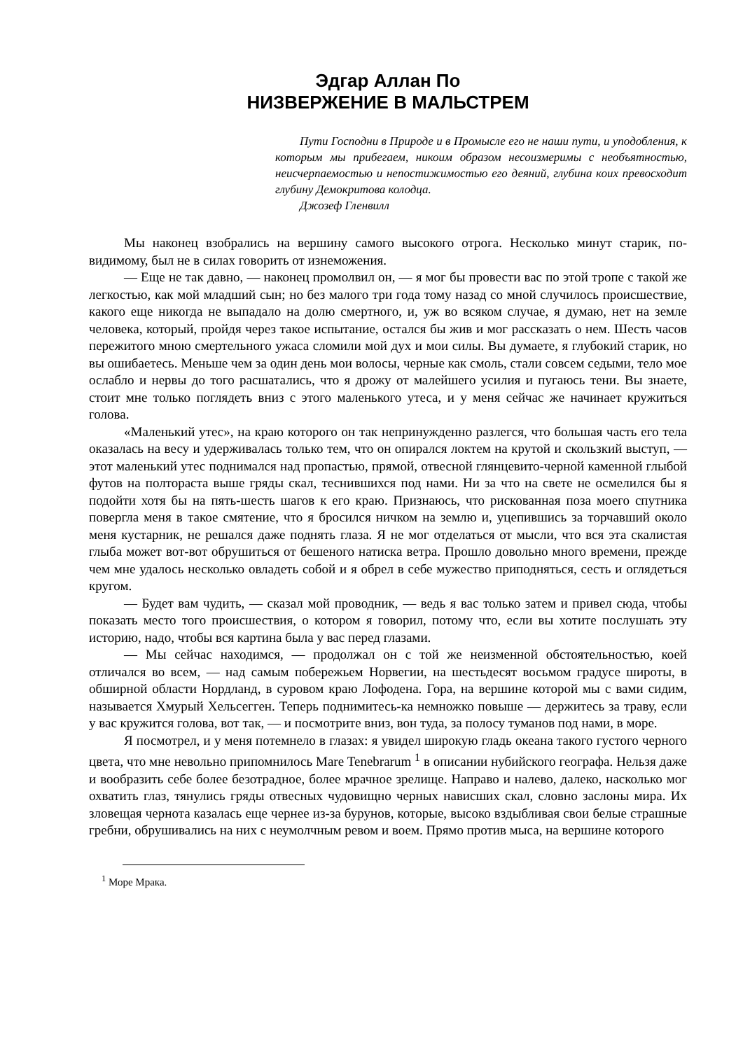Эдгар Аллан По
НИЗВЕРЖЕНИЕ В МАЛЬСТРЕМ
Пути Господни в Природе и в Промысле его не наши пути, и уподобления, к которым мы прибегаем, никоим образом несоизмеримы с необъятностью, неисчерпаемостью и непостижимостью его деяний, глубина коих превосходит глубину Демокритова колодца.
Джозеф Гленвилл
Мы наконец взобрались на вершину самого высокого отрога. Несколько минут старик, по-видимому, был не в силах говорить от изнеможения.
— Еще не так давно, — наконец промолвил он, — я мог бы провести вас по этой тропе с такой же легкостью, как мой младший сын; но без малого три года тому назад со мной случилось происшествие, какого еще никогда не выпадало на долю смертного, и, уж во всяком случае, я думаю, нет на земле человека, который, пройдя через такое испытание, остался бы жив и мог рассказать о нем. Шесть часов пережитого мною смертельного ужаса сломили мой дух и мои силы. Вы думаете, я глубокий старик, но вы ошибаетесь. Меньше чем за один день мои волосы, черные как смоль, стали совсем седыми, тело мое ослабло и нервы до того расшатались, что я дрожу от малейшего усилия и пугаюсь тени. Вы знаете, стоит мне только поглядеть вниз с этого маленького утеса, и у меня сейчас же начинает кружиться голова.
«Маленький утес», на краю которого он так непринужденно разлегся, что большая часть его тела оказалась на весу и удерживалась только тем, что он опирался локтем на крутой и скользкий выступ, — этот маленький утес поднимался над пропастью, прямой, отвесной глянцевито-черной каменной глыбой футов на полтораста выше гряды скал, теснившихся под нами. Ни за что на свете не осмелился бы я подойти хотя бы на пять-шесть шагов к его краю. Признаюсь, что рискованная поза моего спутника повергла меня в такое смятение, что я бросился ничком на землю и, уцепившись за торчавший около меня кустарник, не решался даже поднять глаза. Я не мог отделаться от мысли, что вся эта скалистая глыба может вот-вот обрушиться от бешеного натиска ветра. Прошло довольно много времени, прежде чем мне удалось несколько овладеть собой и я обрел в себе мужество приподняться, сесть и оглядеться кругом.
— Будет вам чудить, — сказал мой проводник, — ведь я вас только затем и привел сюда, чтобы показать место того происшествия, о котором я говорил, потому что, если вы хотите послушать эту историю, надо, чтобы вся картина была у вас перед глазами.
— Мы сейчас находимся, — продолжал он с той же неизменной обстоятельностью, коей отличался во всем, — над самым побережьем Норвегии, на шестьдесят восьмом градусе широты, в обширной области Нордланд, в суровом краю Лофодена. Гора, на вершине которой мы с вами сидим, называется Хмурый Хельсегген. Теперь поднимитесь-ка немножко повыше — держитесь за траву, если у вас кружится голова, вот так, — и посмотрите вниз, вон туда, за полосу туманов под нами, в море.
Я посмотрел, и у меня потемнело в глазах: я увидел широкую гладь океана такого густого черного цвета, что мне невольно припомнилось Mare Tenebrarum <sup>1</sup> в описании нубийского географа. Нельзя даже и вообразить себе более безотрадное, более мрачное зрелище. Направо и налево, далеко, насколько мог охватить глаз, тянулись гряды отвесных чудовищно черных нависших скал, словно заслоны мира. Их зловещая чернота казалась еще чернее из-за бурунов, которые, высоко вздыбливая свои белые страшные гребни, обрушивались на них с неумолчным ревом и воем. Прямо против мыса, на вершине которого
<sup>1</sup> Море Мрака.